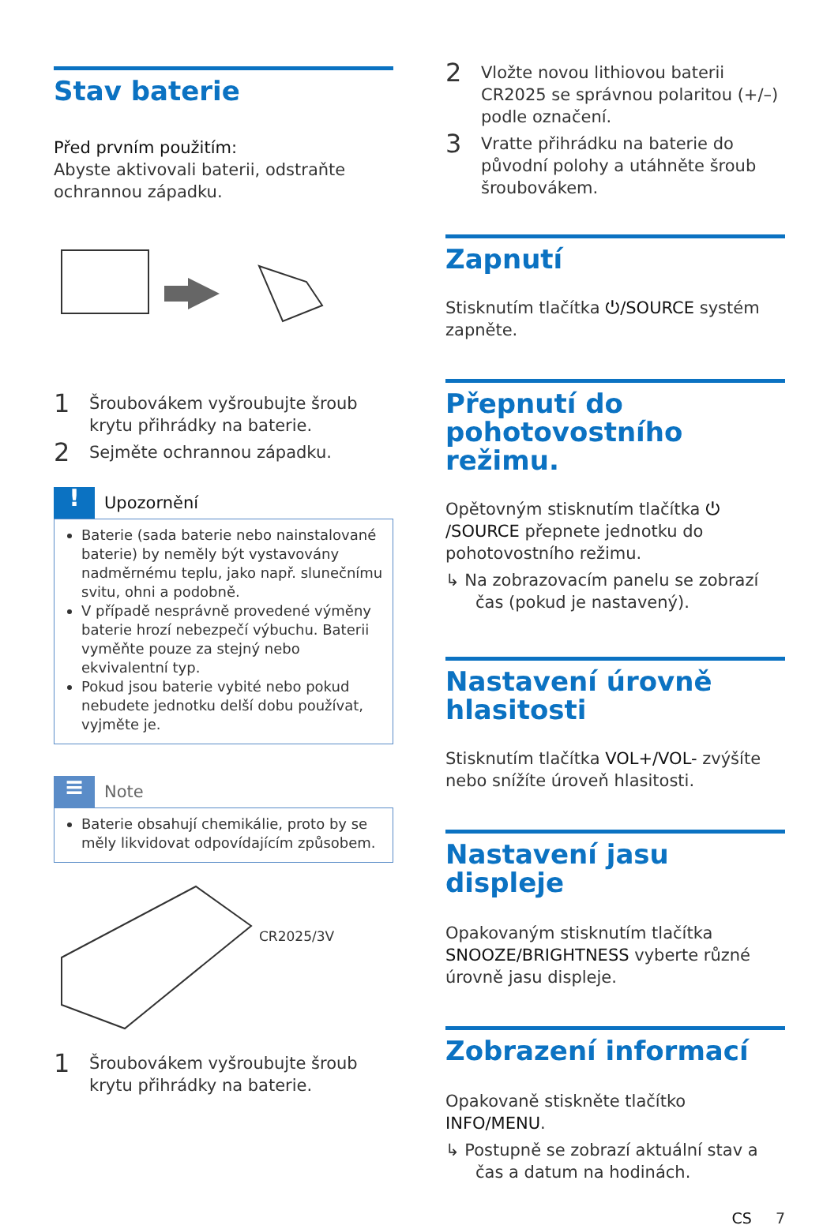Stav baterie
Před prvním použitím:
Abyste aktivovali baterii, odstraňte ochrannou západku.
1 Šroubovákem vyšroubujte šroub krytu přihrádky na baterie.
2 Sejměte ochrannou západku.
!
Upozornění
Baterie (sada baterie nebo nainstalované baterie) by neměly být vystavovány nadměrnému teplu, jako např. slunečnímu svitu, ohni a podobně.
V případě nesprávně provedené výměny baterie hrozí nebezpečí výbuchu. Baterii vyměňte pouze za stejný nebo ekvivalentní typ.
Pokud jsou baterie vybité nebo pokud nebudete jednotku delší dobu používat, vyjměte je.
≡
Note
Baterie obsahují chemikálie, proto by se měly likvidovat odpovídajícím způsobem.
CR2025/3V
1 Šroubovákem vyšroubujte šroub krytu přihrádky na baterie.
2 Vložte novou lithiovou baterii CR2025 se správnou polaritou (+/–) podle označení.
3 Vratte přihrádku na baterie do původní polohy a utáhněte šroub šroubovákem.
Zapnutí
Stisknutím tlačítka ⏻/SOURCE systém zapněte.
Přepnutí do pohotovostního režimu.
Opětovným stisknutím tlačítka ⏻ /SOURCE přepnete jednotku do pohotovostního režimu.
↳ Na zobrazovacím panelu se zobrazí čas (pokud je nastavený).
Nastavení úrovně hlasitosti
Stisknutím tlačítka VOL+/VOL- zvýšíte nebo snížíte úroveň hlasitosti.
Nastavení jasu displeje
Opakovaným stisknutím tlačítka SNOOZE/BRIGHTNESS vyberte různé úrovně jasu displeje.
Zobrazení informací
Opakovaně stiskněte tlačítko INFO/MENU.
↳ Postupně se zobrazí aktuální stav a čas a datum na hodinách.
CS 7